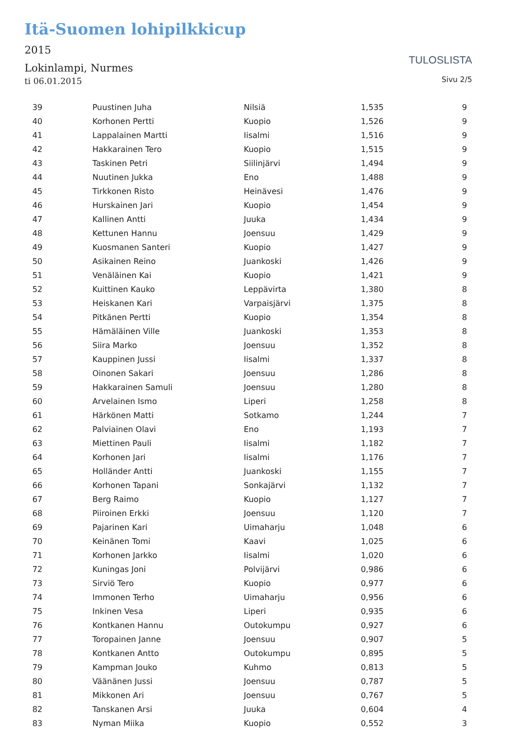Itä-Suomen lohipilkkicup
2015
Lokinlampi, Nurmes
ti 06.01.2015
TULOSLISTA
Sivu 2/5
| 39 | | Puustinen Juha | Nilsiä | 1,535 | 9 |
| 40 | | Korhonen Pertti | Kuopio | 1,526 | 9 |
| 41 | | Lappalainen Martti | Iisalmi | 1,516 | 9 |
| 42 | | Hakkarainen Tero | Kuopio | 1,515 | 9 |
| 43 | | Taskinen Petri | Siilinjärvi | 1,494 | 9 |
| 44 | | Nuutinen Jukka | Eno | 1,488 | 9 |
| 45 | | Tirkkonen Risto | Heinävesi | 1,476 | 9 |
| 46 | | Hurskainen Jari | Kuopio | 1,454 | 9 |
| 47 | | Kallinen Antti | Juuka | 1,434 | 9 |
| 48 | | Kettunen Hannu | Joensuu | 1,429 | 9 |
| 49 | | Kuosmanen Santeri | Kuopio | 1,427 | 9 |
| 50 | | Asikainen Reino | Juankoski | 1,426 | 9 |
| 51 | | Venäläinen Kai | Kuopio | 1,421 | 9 |
| 52 | | Kuittinen Kauko | Leppävirta | 1,380 | 8 |
| 53 | | Heiskanen Kari | Varpaisjärvi | 1,375 | 8 |
| 54 | | Pitkänen Pertti | Kuopio | 1,354 | 8 |
| 55 | | Hämäläinen Ville | Juankoski | 1,353 | 8 |
| 56 | | Siira Marko | Joensuu | 1,352 | 8 |
| 57 | | Kauppinen Jussi | Iisalmi | 1,337 | 8 |
| 58 | | Oinonen Sakari | Joensuu | 1,286 | 8 |
| 59 | | Hakkarainen Samuli | Joensuu | 1,280 | 8 |
| 60 | | Arvelainen Ismo | Liperi | 1,258 | 8 |
| 61 | | Härkönen Matti | Sotkamo | 1,244 | 7 |
| 62 | | Palviainen Olavi | Eno | 1,193 | 7 |
| 63 | | Miettinen Pauli | Iisalmi | 1,182 | 7 |
| 64 | | Korhonen Jari | Iisalmi | 1,176 | 7 |
| 65 | | Holländer Antti | Juankoski | 1,155 | 7 |
| 66 | | Korhonen Tapani | Sonkajärvi | 1,132 | 7 |
| 67 | | Berg Raimo | Kuopio | 1,127 | 7 |
| 68 | | Piiroinen Erkki | Joensuu | 1,120 | 7 |
| 69 | | Pajarinen Kari | Uimaharju | 1,048 | 6 |
| 70 | | Keinänen Tomi | Kaavi | 1,025 | 6 |
| 71 | | Korhonen Jarkko | Iisalmi | 1,020 | 6 |
| 72 | | Kuningas Joni | Polvijärvi | 0,986 | 6 |
| 73 | | Sirviö Tero | Kuopio | 0,977 | 6 |
| 74 | | Immonen Terho | Uimaharju | 0,956 | 6 |
| 75 | | Inkinen Vesa | Liperi | 0,935 | 6 |
| 76 | | Kontkanen Hannu | Outokumpu | 0,927 | 6 |
| 77 | | Toropainen Janne | Joensuu | 0,907 | 5 |
| 78 | | Kontkanen Antto | Outokumpu | 0,895 | 5 |
| 79 | | Kampman Jouko | Kuhmo | 0,813 | 5 |
| 80 | | Väänänen Jussi | Joensuu | 0,787 | 5 |
| 81 | | Mikkonen Ari | Joensuu | 0,767 | 5 |
| 82 | | Tanskanen Arsi | Juuka | 0,604 | 4 |
| 83 | | Nyman Miika | Kuopio | 0,552 | 3 |